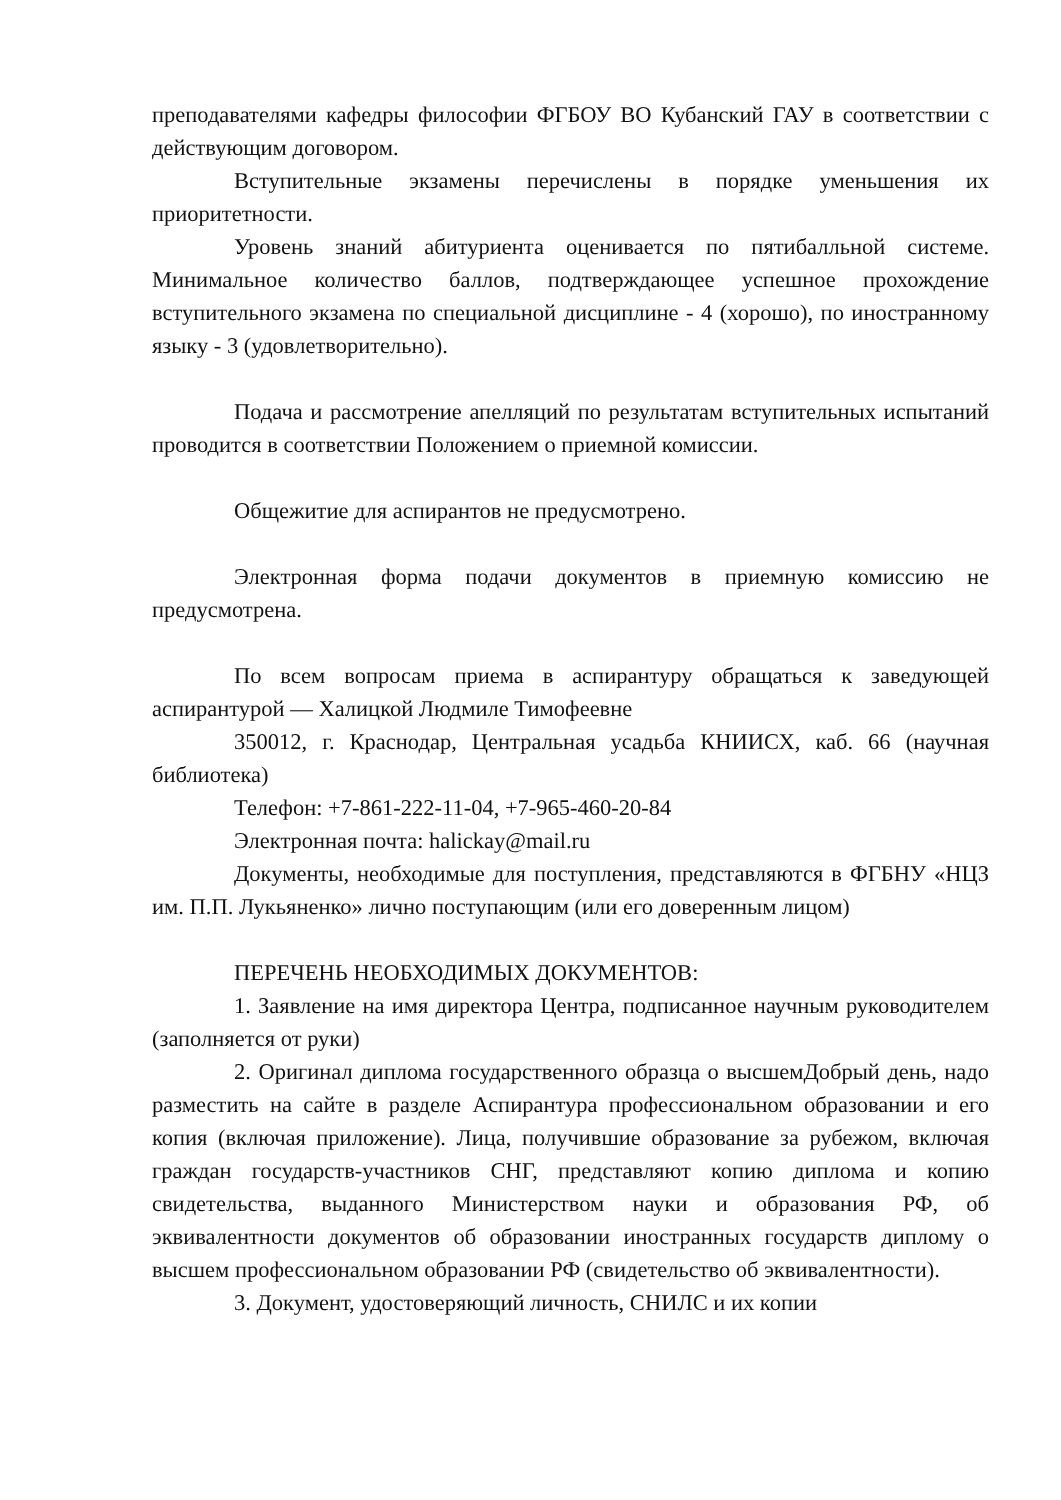преподавателями кафедры философии ФГБОУ ВО Кубанский ГАУ в соответствии с действующим договором.
Вступительные экзамены перечислены в порядке уменьшения их приоритетности.
Уровень знаний абитуриента оценивается по пятибалльной системе. Минимальное количество баллов, подтверждающее успешное прохождение вступительного экзамена по специальной дисциплине - 4 (хорошо), по иностранному языку - 3 (удовлетворительно).
Подача и рассмотрение апелляций по результатам вступительных испытаний проводится в соответствии Положением о приемной комиссии.
Общежитие для аспирантов не предусмотрено.
Электронная форма подачи документов в приемную комиссию не предусмотрена.
По всем вопросам приема в аспирантуру обращаться к заведующей аспирантурой — Халицкой Людмиле Тимофеевне
350012, г. Краснодар, Центральная усадьба КНИИСХ, каб. 66 (научная библиотека)
Телефон: +7-861-222-11-04, +7-965-460-20-84
Электронная почта: halickay@mail.ru
Документы, необходимые для поступления, представляются в ФГБНУ «НЦЗ им. П.П. Лукьяненко» лично поступающим (или его доверенным лицом)
ПЕРЕЧЕНЬ НЕОБХОДИМЫХ ДОКУМЕНТОВ:
1. Заявление на имя директора Центра, подписанное научным руководителем (заполняется от руки)
2. Оригинал диплома государственного образца о высшемДобрый день, надо разместить на сайте в разделе Аспирантура профессиональном образовании и его копия (включая приложение). Лица, получившие образование за рубежом, включая граждан государств-участников СНГ, представляют копию диплома и копию свидетельства, выданного Министерством науки и образования РФ, об эквивалентности документов об образовании иностранных государств диплому о высшем профессиональном образовании РФ (свидетельство об эквивалентности).
3. Документ, удостоверяющий личность, СНИЛС и их копии